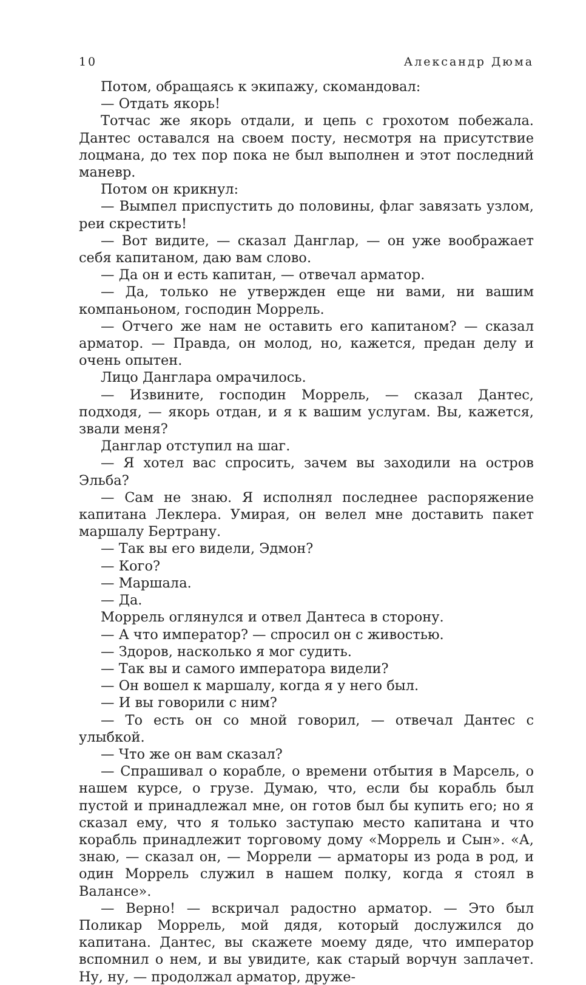10 Александр Дюма
Потом, обращаясь к экипажу, скомандовал:
— Отдать якорь!
Тотчас же якорь отдали, и цепь с грохотом побежала. Дантес оставался на своем посту, несмотря на присутствие лоцмана, до тех пор пока не был выполнен и этот последний маневр.
Потом он крикнул:
— Вымпел приспустить до половины, флаг завязать узлом, реи скрестить!
— Вот видите, — сказал Данглар, — он уже воображает себя капитаном, даю вам слово.
— Да он и есть капитан, — отвечал арматор.
— Да, только не утвержден еще ни вами, ни вашим компаньоном, господин Моррель.
— Отчего же нам не оставить его капитаном? — сказал арматор. — Правда, он молод, но, кажется, предан делу и очень опытен.
Лицо Данглара омрачилось.
— Извините, господин Моррель, — сказал Дантес, подходя, — якорь отдан, и я к вашим услугам. Вы, кажется, звали меня?
Данглар отступил на шаг.
— Я хотел вас спросить, зачем вы заходили на остров Эльба?
— Сам не знаю. Я исполнял последнее распоряжение капитана Леклера. Умирая, он велел мне доставить пакет маршалу Бертрану.
— Так вы его видели, Эдмон?
— Кого?
— Маршала.
— Да.
Моррель оглянулся и отвел Дантеса в сторону.
— А что император? — спросил он с живостью.
— Здоров, насколько я мог судить.
— Так вы и самого императора видели?
— Он вошел к маршалу, когда я у него был.
— И вы говорили с ним?
— То есть он со мной говорил, — отвечал Дантес с улыбкой.
— Что же он вам сказал?
— Спрашивал о корабле, о времени отбытия в Марсель, о нашем курсе, о грузе. Думаю, что, если бы корабль был пустой и принадлежал мне, он готов был бы купить его; но я сказал ему, что я только заступаю место капитана и что корабль принадлежит торговому дому «Моррель и Сын». «А, знаю, — сказал он, — Моррели — арматоры из рода в род, и один Моррель служил в нашем полку, когда я стоял в Валансе».
— Верно! — вскричал радостно арматор. — Это был Поликар Моррель, мой дядя, который дослужился до капитана. Дантес, вы скажете моему дяде, что император вспомнил о нем, и вы увидите, как старый ворчун заплачет. Ну, ну, — продолжал арматор, друже-